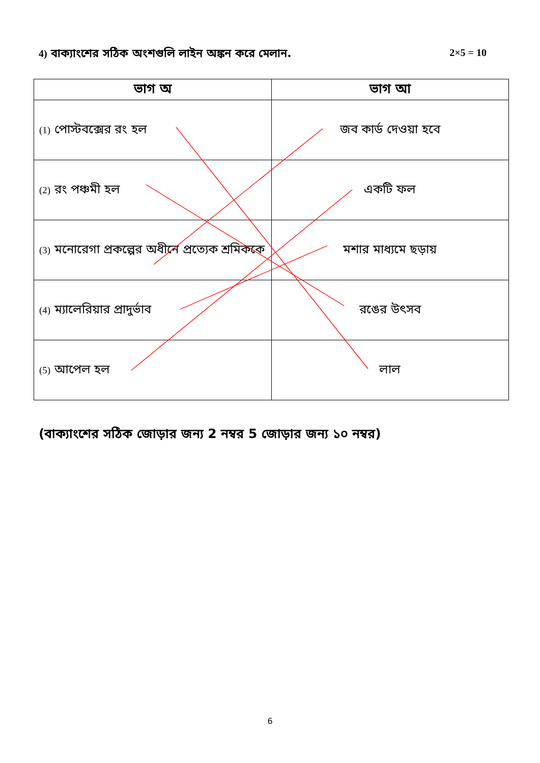4) বাক্যাংশের সঠিক অংশগুলি লাইন অঙ্কন করে মেলান. 2×5 = 10
| ভাগ অ | ভাগ আ |
| --- | --- |
| (1) পোস্টবক্সের রং হল | জব কার্ড দেওয়া হবে |
| (2) রং পঞ্চমী হল | একটি ফল |
| (3) মনোরেগা প্রকল্পের অধীনে প্রত্যেক শ্রমিককে | মশার মাধ্যমে ছড়ায় |
| (4) ম্যালেরিয়ার প্রাদুর্ভাব | রঙের উৎসব |
| (5) আপেল হল | লাল |
(বাক্যাংশের সঠিক জোড়ার জন্য 2 নম্বর 5 জোড়ার জন্য ১০ নম্বর)
6